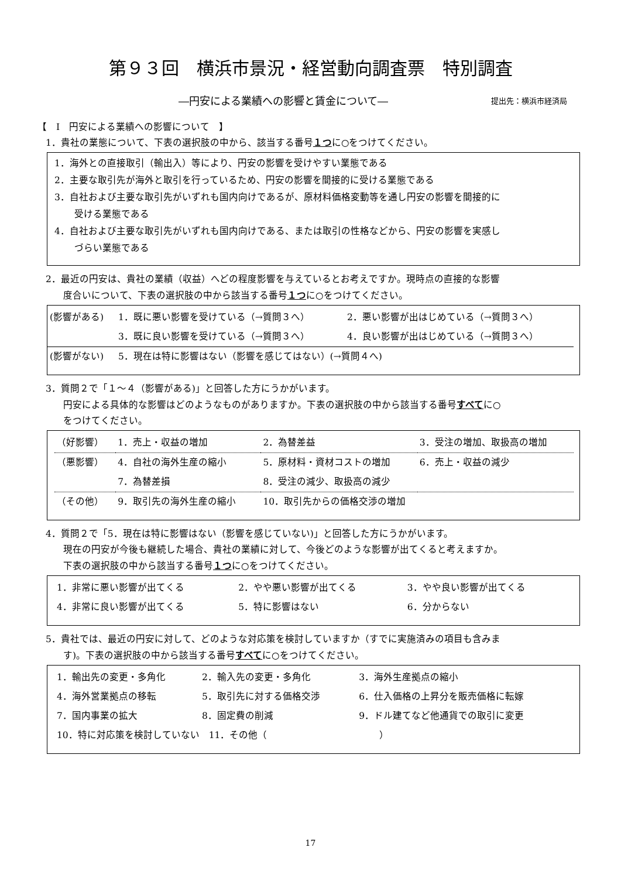第９３回　横浜市景況・経営動向調査票　特別調査
―円安による業績への影響と賃金について― 提出先：横浜市経済局
【　Ⅰ　円安による業績への影響について　】
1．貴社の業態について、下表の選択肢の中から、該当する番号１つに○をつけてください。
1．海外との直接取引（輸出入）等により、円安の影響を受けやすい業態である
2．主要な取引先が海外と取引を行っているため、円安の影響を間接的に受ける業態である
3．自社および主要な取引先がいずれも国内向けであるが、原材料価格変動等を通し円安の影響を間接的に
受ける業態である
4．自社および主要な取引先がいずれも国内向けである、または取引の性格などから、円安の影響を実感し
づらい業態である
2．最近の円安は、貴社の業績（収益）へどの程度影響を与えているとお考えですか。現時点の直接的な影響
度合いについて、下表の選択肢の中から該当する番号１つに○をつけてください。
| (影響がある) | 1．既に悪い影響を受けている（→質問３へ） | 2．悪い影響が出はじめている（→質問３へ） |
| | 3．既に良い影響を受けている（→質問３へ） | 4．良い影響が出はじめている（→質問３へ） |
| (影響がない) | 5．現在は特に影響はない（影響を感じてはない）(→質問４へ) | |
3．質問２で「１～４（影響がある)」と回答した方にうかがいます。
円安による具体的な影響はどのようなものがありますか。下表の選択肢の中から該当する番号すべてに○
をつけてください。
| （好影響） | 1．売上・収益の増加 | 2．為替差益 | 3．受注の増加、取扱高の増加 |
| （悪影響） | 4．自社の海外生産の縮小 | 5．原材料・資材コストの増加 | 6．売上・収益の減少 |
| | 7．為替差損 | 8．受注の減少、取扱高の減少 | |
| （その他） | 9．取引先の海外生産の縮小 | 10．取引先からの価格交渉の増加 | |
4．質問２で「5．現在は特に影響はない（影響を感じていない)」と回答した方にうかがいます。
現在の円安が今後も継続した場合、貴社の業績に対して、今後どのような影響が出てくると考えますか。
下表の選択肢の中から該当する番号１つに○をつけてください。
| 1．非常に悪い影響が出てくる | 2．やや悪い影響が出てくる | 3．やや良い影響が出てくる |
| 4．非常に良い影響が出てくる | 5．特に影響はない | 6．分からない |
5．貴社では、最近の円安に対して、どのような対応策を検討していますか（すでに実施済みの項目も含みま
す)。下表の選択肢の中から該当する番号すべてに○をつけてください。
| 1．輸出先の変更・多角化 | 2．輸入先の変更・多角化 | 3．海外生産拠点の縮小 |
| 4．海外営業拠点の移転 | 5．取引先に対する価格交渉 | 6．仕入価格の上昇分を販売価格に転嫁 |
| 7．国内事業の拡大 | 8．固定費の削減 | 9．ドル建てなど他通貨での取引に変更 |
| 10．特に対応策を検討していない 11．その他（ ） | | |
17